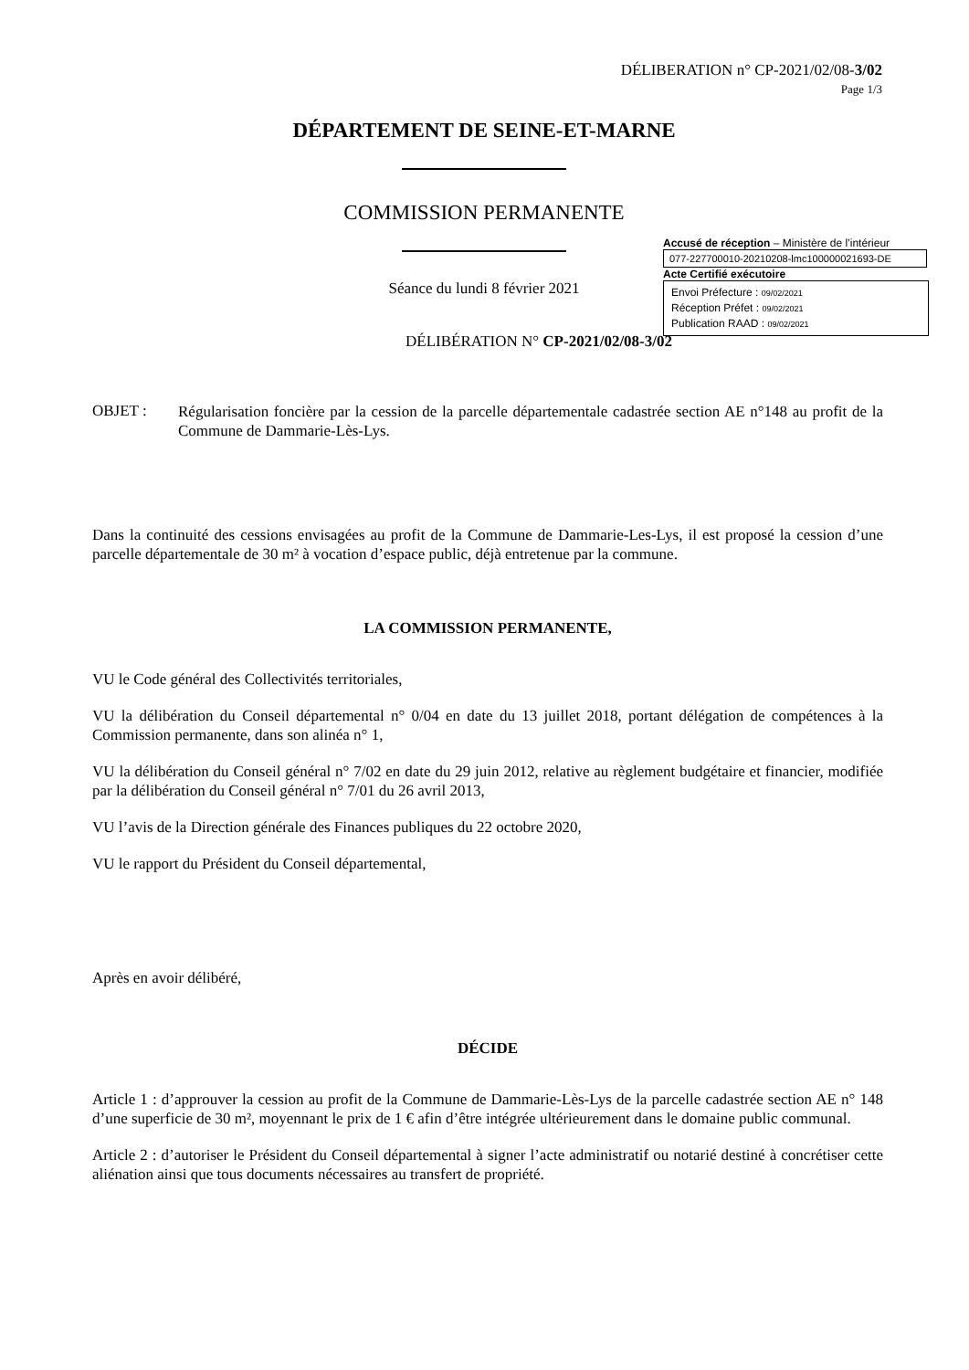DÉLIBERATION n° CP-2021/02/08-3/02
Page 1/3
DÉPARTEMENT DE SEINE-ET-MARNE
COMMISSION PERMANENTE
Séance du lundi 8 février 2021
DÉLIBÉRATION N° CP-2021/02/08-3/02
Accusé de réception – Ministère de l’intérieur
077-227700010-20210208-lmc100000021693-DE
Acte Certifié exécutoire
Envoi Préfecture : 09/02/2021
Réception Préfet : 09/02/2021
Publication RAAD : 09/02/2021
OBJET :
Régularisation foncière par la cession de la parcelle départementale cadastrée section AE n°148 au profit de la Commune de Dammarie-Lès-Lys.
Dans la continuité des cessions envisagées au profit de la Commune de Dammarie-Les-Lys, il est proposé la cession d’une parcelle départementale de 30 m² à vocation d’espace public, déjà entretenue par la commune.
LA COMMISSION PERMANENTE,
VU le Code général des Collectivités territoriales,
VU la délibération du Conseil départemental n° 0/04 en date du 13 juillet 2018, portant délégation de compétences à la Commission permanente, dans son alinéa n° 1,
VU la délibération du Conseil général n° 7/02 en date du 29 juin 2012, relative au règlement budgétaire et financier, modifiée par la délibération du Conseil général n° 7/01 du 26 avril 2013,
VU l’avis de la Direction générale des Finances publiques du 22 octobre 2020,
VU le rapport du Président du Conseil départemental,
Après en avoir délibéré,
DÉCIDE
Article 1 : d’approuver la cession au profit de la Commune de Dammarie-Lès-Lys de la parcelle cadastrée section AE n° 148 d’une superficie de 30 m², moyennant le prix de 1 € afin d’être intégrée ultérieurement dans le domaine public communal.
Article 2 : d’autoriser le Président du Conseil départemental à signer l’acte administratif ou notarié destiné à concrétiser cette aliénation ainsi que tous documents nécessaires au transfert de propriété.